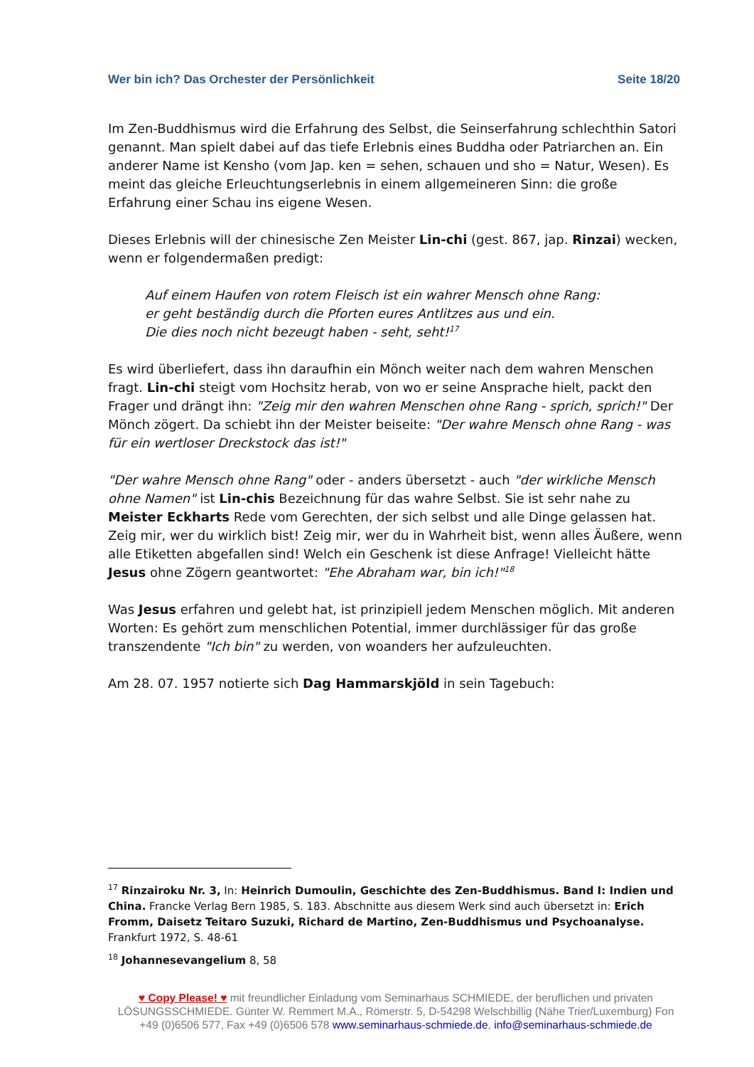Wer bin ich? Das Orchester der Persönlichkeit Seite 18/20
Im Zen-Buddhismus wird die Erfahrung des Selbst, die Seinserfahrung schlechthin Satori genannt. Man spielt dabei auf das tiefe Erlebnis eines Buddha oder Patriarchen an. Ein anderer Name ist Kensho (vom Jap. ken = sehen, schauen und sho = Natur, Wesen). Es meint das gleiche Erleuchtungserlebnis in einem allgemeineren Sinn: die große Erfahrung einer Schau ins eigene Wesen.
Dieses Erlebnis will der chinesische Zen Meister Lin-chi (gest. 867, jap. Rinzai) wecken, wenn er folgendermaßen predigt:
Auf einem Haufen von rotem Fleisch ist ein wahrer Mensch ohne Rang:
er geht beständig durch die Pforten eures Antlitzes aus und ein.
Die dies noch nicht bezeugt haben - seht, seht!<sup>17</sup>
Es wird überliefert, dass ihn daraufhin ein Mönch weiter nach dem wahren Menschen fragt. Lin-chi steigt vom Hochsitz herab, von wo er seine Ansprache hielt, packt den Frager und drängt ihn: "Zeig mir den wahren Menschen ohne Rang - sprich, sprich!" Der Mönch zögert. Da schiebt ihn der Meister beiseite: "Der wahre Mensch ohne Rang - was für ein wertloser Dreckstock das ist!"
"Der wahre Mensch ohne Rang" oder - anders übersetzt - auch "der wirkliche Mensch ohne Namen" ist Lin-chis Bezeichnung für das wahre Selbst. Sie ist sehr nahe zu Meister Eckharts Rede vom Gerechten, der sich selbst und alle Dinge gelassen hat. Zeig mir, wer du wirklich bist! Zeig mir, wer du in Wahrheit bist, wenn alles Äußere, wenn alle Etiketten abgefallen sind! Welch ein Geschenk ist diese Anfrage! Vielleicht hätte Jesus ohne Zögern geantwortet: "Ehe Abraham war, bin ich!"<sup>18</sup>
Was Jesus erfahren und gelebt hat, ist prinzipiell jedem Menschen möglich. Mit anderen Worten: Es gehört zum menschlichen Potential, immer durchlässiger für das große transzendente "Ich bin" zu werden, von woanders her aufzuleuchten.
Am 28. 07. 1957 notierte sich Dag Hammarskjöld in sein Tagebuch:
<sup>17</sup> Rinzairoku Nr. 3, In: Heinrich Dumoulin, Geschichte des Zen-Buddhismus. Band I: Indien und China. Francke Verlag Bern 1985, S. 183. Abschnitte aus diesem Werk sind auch übersetzt in: Erich Fromm, Daisetz Teitaro Suzuki, Richard de Martino, Zen-Buddhismus und Psychoanalyse. Frankfurt 1972, S. 48-61
<sup>18</sup> Johannesevangelium 8, 58
♥ Copy Please! ♥ mit freundlicher Einladung vom Seminarhaus SCHMIEDE, der beruflichen und privaten LÖSUNGSSCHMIEDE. Günter W. Remmert M.A., Römerstr. 5, D-54298 Welschbillig (Nähe Trier/Luxemburg) Fon +49 (0)6506 577, Fax +49 (0)6506 578 www.seminarhaus-schmiede.de, info@seminarhaus-schmiede.de